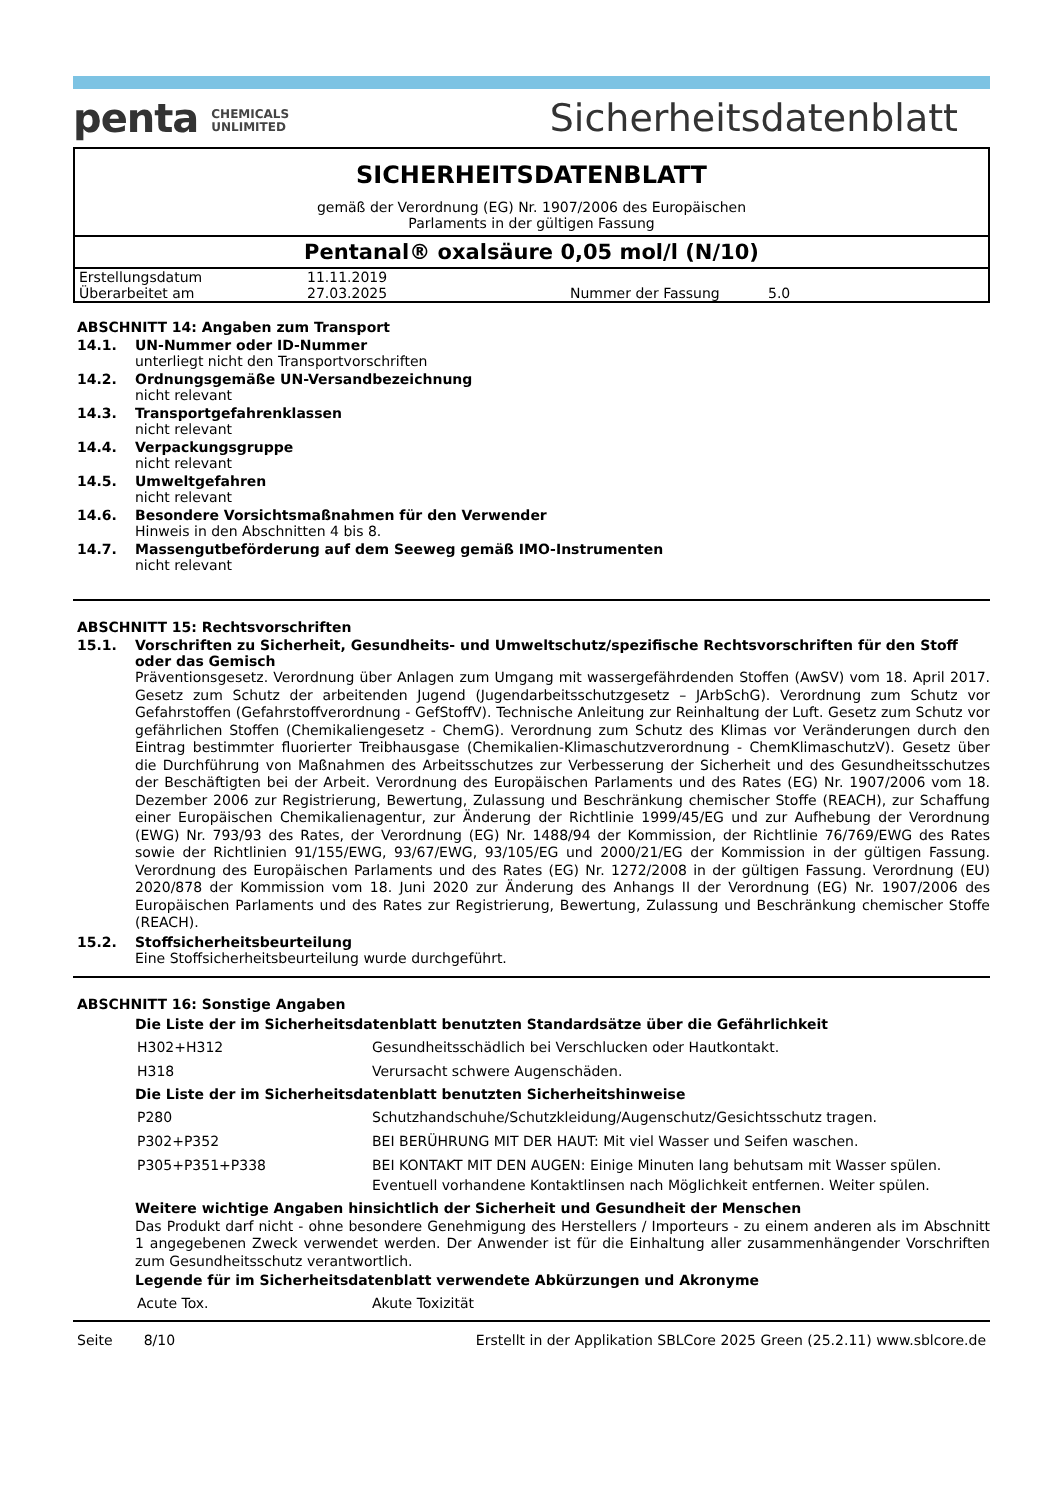penta CHEMICALS
UNLIMITED
Sicherheitsdatenblatt
SICHERHEITSDATENBLATT
gemäß der Verordnung (EG) Nr. 1907/2006 des Europäischen
Parlaments in der gültigen Fassung
Pentanal® oxalsäure 0,05 mol/l (N/10)
| Erstellungsdatum | 11.11.2019 | | |
| Überarbeitet am | 27.03.2025 | Nummer der Fassung | 5.0 |
ABSCHNITT 14: Angaben zum Transport
14.1. UN-Nummer oder ID-Nummer
unterliegt nicht den Transportvorschriften
14.2. Ordnungsgemäße UN-Versandbezeichnung
nicht relevant
14.3. Transportgefahrenklassen
nicht relevant
14.4. Verpackungsgruppe
nicht relevant
14.5. Umweltgefahren
nicht relevant
14.6. Besondere Vorsichtsmaßnahmen für den Verwender
Hinweis in den Abschnitten 4 bis 8.
14.7. Massengutbeförderung auf dem Seeweg gemäß IMO-Instrumenten
nicht relevant
ABSCHNITT 15: Rechtsvorschriften
15.1. Vorschriften zu Sicherheit, Gesundheits- und Umweltschutz/spezifische Rechtsvorschriften für den Stoff oder das Gemisch
Präventionsgesetz. Verordnung über Anlagen zum Umgang mit wassergefährdenden Stoffen (AwSV) vom 18. April 2017. Gesetz zum Schutz der arbeitenden Jugend (Jugendarbeitsschutzgesetz – JArbSchG). Verordnung zum Schutz vor Gefahrstoffen (Gefahrstoffverordnung - GefStoffV). Technische Anleitung zur Reinhaltung der Luft. Gesetz zum Schutz vor gefährlichen Stoffen (Chemikaliengesetz - ChemG). Verordnung zum Schutz des Klimas vor Veränderungen durch den Eintrag bestimmter fluorierter Treibhausgase (Chemikalien-Klimaschutzverordnung - ChemKlimaschutzV). Gesetz über die Durchführung von Maßnahmen des Arbeitsschutzes zur Verbesserung der Sicherheit und des Gesundheitsschutzes der Beschäftigten bei der Arbeit. Verordnung des Europäischen Parlaments und des Rates (EG) Nr. 1907/2006 vom 18. Dezember 2006 zur Registrierung, Bewertung, Zulassung und Beschränkung chemischer Stoffe (REACH), zur Schaffung einer Europäischen Chemikalienagentur, zur Änderung der Richtlinie 1999/45/EG und zur Aufhebung der Verordnung (EWG) Nr. 793/93 des Rates, der Verordnung (EG) Nr. 1488/94 der Kommission, der Richtlinie 76/769/EWG des Rates sowie der Richtlinien 91/155/EWG, 93/67/EWG, 93/105/EG und 2000/21/EG der Kommission in der gültigen Fassung. Verordnung des Europäischen Parlaments und des Rates (EG) Nr. 1272/2008 in der gültigen Fassung. Verordnung (EU) 2020/878 der Kommission vom 18. Juni 2020 zur Änderung des Anhangs II der Verordnung (EG) Nr. 1907/2006 des Europäischen Parlaments und des Rates zur Registrierung, Bewertung, Zulassung und Beschränkung chemischer Stoffe (REACH).
15.2. Stoffsicherheitsbeurteilung
Eine Stoffsicherheitsbeurteilung wurde durchgeführt.
ABSCHNITT 16: Sonstige Angaben
Die Liste der im Sicherheitsdatenblatt benutzten Standardsätze über die Gefährlichkeit
| H302+H312 | Gesundheitsschädlich bei Verschlucken oder Hautkontakt. |
| H318 | Verursacht schwere Augenschäden. |
Die Liste der im Sicherheitsdatenblatt benutzten Sicherheitshinweise
| P280 | Schutzhandschuhe/Schutzkleidung/Augenschutz/Gesichtsschutz tragen. |
| P302+P352 | BEI BERÜHRUNG MIT DER HAUT: Mit viel Wasser und Seifen waschen. |
| P305+P351+P338 | BEI KONTAKT MIT DEN AUGEN: Einige Minuten lang behutsam mit Wasser spülen. Eventuell vorhandene Kontaktlinsen nach Möglichkeit entfernen. Weiter spülen. |
Weitere wichtige Angaben hinsichtlich der Sicherheit und Gesundheit der Menschen
Das Produkt darf nicht - ohne besondere Genehmigung des Herstellers / Importeurs - zu einem anderen als im Abschnitt 1 angegebenen Zweck verwendet werden. Der Anwender ist für die Einhaltung aller zusammenhängender Vorschriften zum Gesundheitsschutz verantwortlich.
Legende für im Sicherheitsdatenblatt verwendete Abkürzungen und Akronyme
| Acute Tox. | Akute Toxizität |
Seite 8/10 Erstellt in der Applikation SBLCore 2025 Green (25.2.11) www.sblcore.de